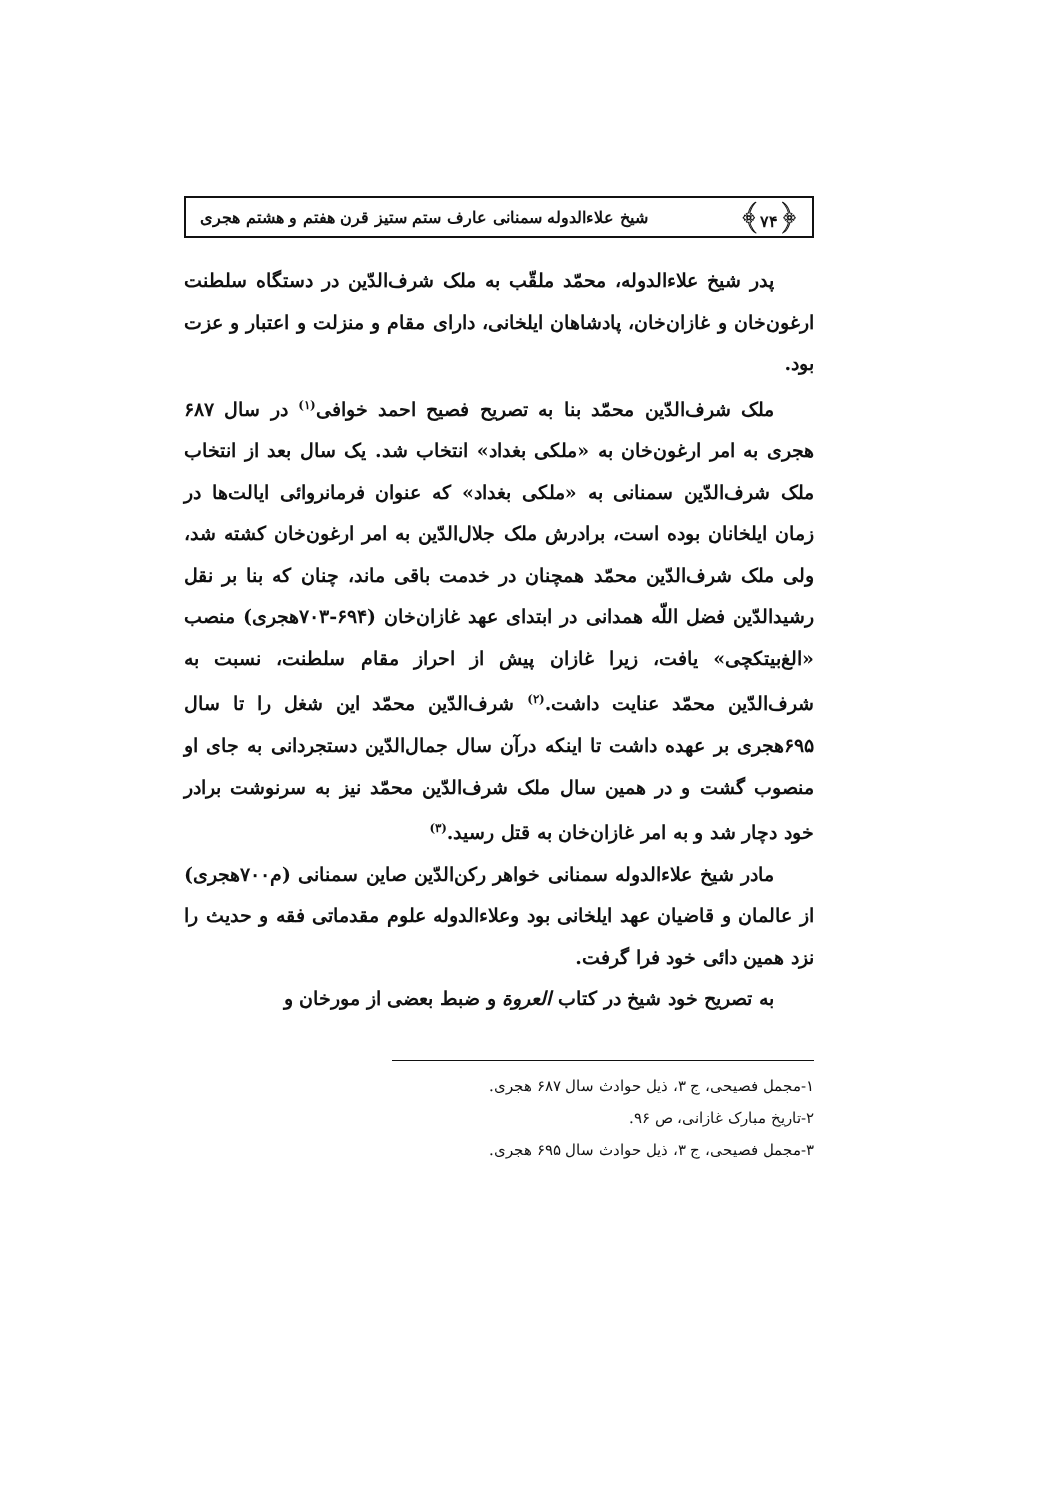﴿۷۴﴾ شیخ علاءالدوله سمنانی عارف ستم ستیز قرن هفتم و هشتم هجری
پدر شیخ علاءالدوله، محمّد ملقّب به ملک شرف‌الدّین در دستگاه سلطنت ارغون‌خان و غازان‌خان، پادشاهان ایلخانی، دارای مقام و منزلت و اعتبار و عزت بود.
ملک شرف‌الدّین محمّد بنا به تصریح فصیح احمد خوافی<sup>(۱)</sup> در سال ۶۸۷ هجری به امر ارغون‌خان به «ملکی بغداد» انتخاب شد. یک سال بعد از انتخاب ملک شرف‌الدّین سمنانی به «ملکی بغداد» که عنوان فرمانروائی ایالت‌ها در زمان ایلخانان بوده است، برادرش ملک جلال‌الدّین به امر ارغون‌خان کشته شد، ولی ملک شرف‌الدّین محمّد همچنان در خدمت باقی ماند، چنان که بنا بر نقل رشیدالدّین فضل اللّه همدانی در ابتدای عهد غازان‌خان (۶۹۴-۷۰۳هجری) منصب «الغ‌بیتکچی» یافت، زیرا غازان پیش از احراز مقام سلطنت، نسبت به شرف‌الدّین محمّد عنایت داشت.<sup>(۲)</sup> شرف‌الدّین محمّد این شغل را تا سال ۶۹۵هجری بر عهده داشت تا اینکه درآن سال جمال‌الدّین دستجردانی به جای او منصوب گشت و در همین سال ملک شرف‌الدّین محمّد نیز به سرنوشت برادر خود دچار شد و به امر غازان‌خان به قتل رسید.<sup>(۳)</sup>
مادر شیخ علاءالدوله سمنانی خواهر رکن‌الدّین صاین سمنانی (م۷۰۰هجری) از عالمان و قاضیان عهد ایلخانی بود وعلاءالدوله علوم مقدماتی فقه و حدیث را نزد همین دائی خود فرا گرفت.
به تصریح خود شیخ در کتاب العروة و ضبط بعضی از مورخان و
۱-مجمل فصیحی، ج ۳، ذیل حوادث سال ۶۸۷ هجری.
۲-تاریخ مبارک غازانی، ص ۹۶.
۳-مجمل فصیحی، ج ۳، ذیل حوادث سال ۶۹۵ هجری.